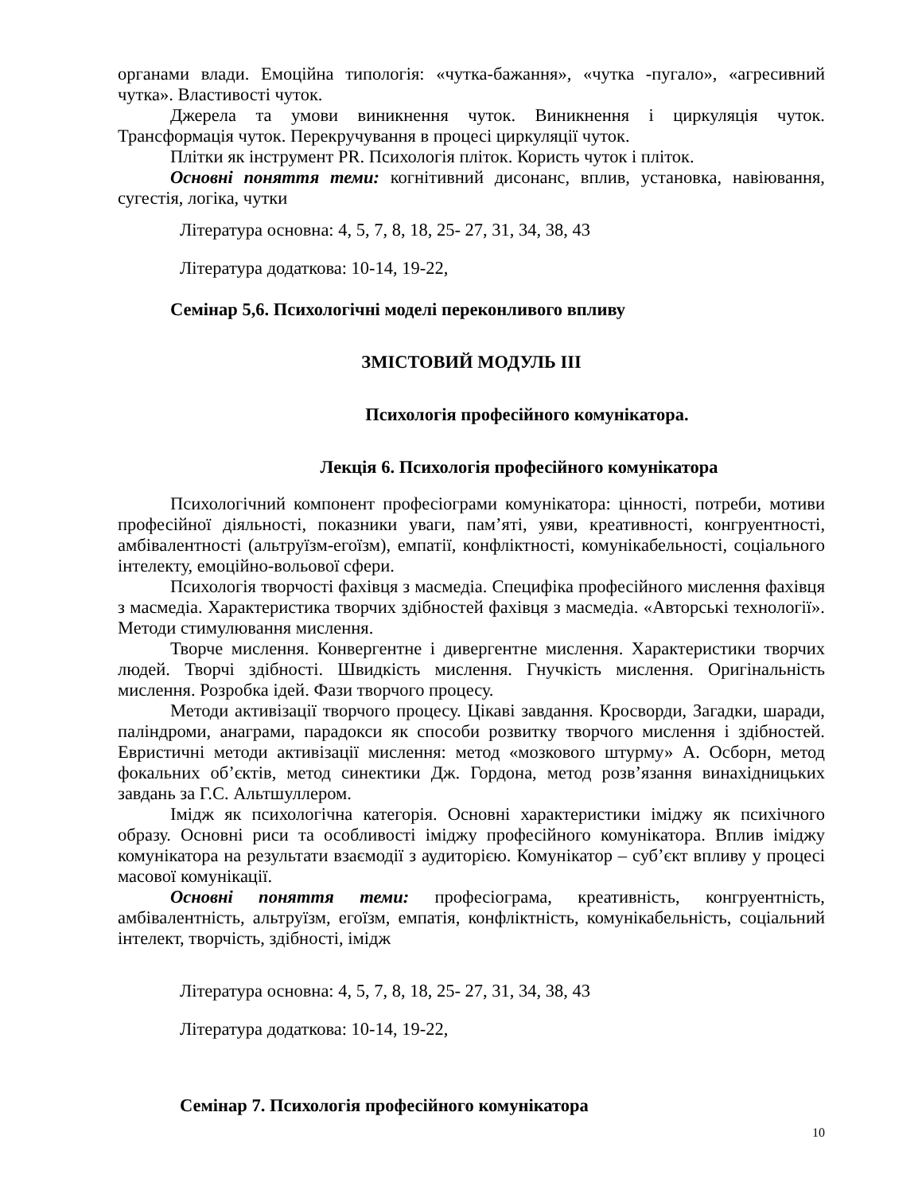органами влади. Емоційна типологія: «чутка-бажання», «чутка -пугало», «агресивний чутка». Властивості чуток.
Джерела та умови виникнення чуток. Виникнення і циркуляція чуток. Трансформація чуток. Перекручування в процесі циркуляції чуток.
Плітки як інструмент PR. Психологія пліток. Користь чуток і пліток.
Основні поняття теми: когнітивний дисонанс, вплив, установка, навіювання, сугестія, логіка, чутки
Література основна: 4, 5, 7, 8, 18, 25- 27, 31, 34, 38, 43
Література додаткова: 10-14, 19-22,
Семінар 5,6. Психологічні моделі переконливого впливу
ЗМІСТОВИЙ МОДУЛЬ ІІІ
Психологія професійного комунікатора.
Лекція 6. Психологія професійного комунікатора
Психологічний компонент професіограми комунікатора: цінності, потреби, мотиви професійної діяльності, показники уваги, пам’яті, уяви, креативності, конгруентності, амбівалентності (альтруїзм-егоїзм), емпатії, конфліктності, комунікабельності, соціального інтелекту, емоційно-вольової сфери.
Психологія творчості фахівця з масмедіа. Специфіка професійного мислення фахівця з масмедіа. Характеристика творчих здібностей фахівця з масмедіа. «Авторські технології». Методи стимулювання мислення.
Творче мислення. Конвергентне і дивергентне мислення. Характеристики творчих людей. Творчі здібності. Швидкість мислення. Гнучкість мислення. Оригінальність мислення. Розробка ідей. Фази творчого процесу.
Методи активізації творчого процесу. Цікаві завдання. Кросворди, Загадки, шаради, паліндроми, анаграми, парадокси як способи розвитку творчого мислення і здібностей. Евристичні методи активізації мислення: метод «мозкового штурму» А. Осборн, метод фокальних об’єктів, метод синектики Дж. Гордона, метод розв’язання винахідницьких завдань за Г.С. Альтшуллером.
Імідж як психологічна категорія. Основні характеристики іміджу як психічного образу. Основні риси та особливості іміджу професійного комунікатора. Вплив іміджу комунікатора на результати взаємодії з аудиторією. Комунікатор – суб’єкт впливу у процесі масової комунікації.
Основні поняття теми: професіограма, креативність, конгруентність, амбівалентність, альтруїзм, егоїзм, емпатія, конфліктність, комунікабельність, соціальний інтелект, творчість, здібності, імідж
Література основна: 4, 5, 7, 8, 18, 25- 27, 31, 34, 38, 43
Література додаткова: 10-14, 19-22,
Семінар 7. Психологія професійного комунікатора
10